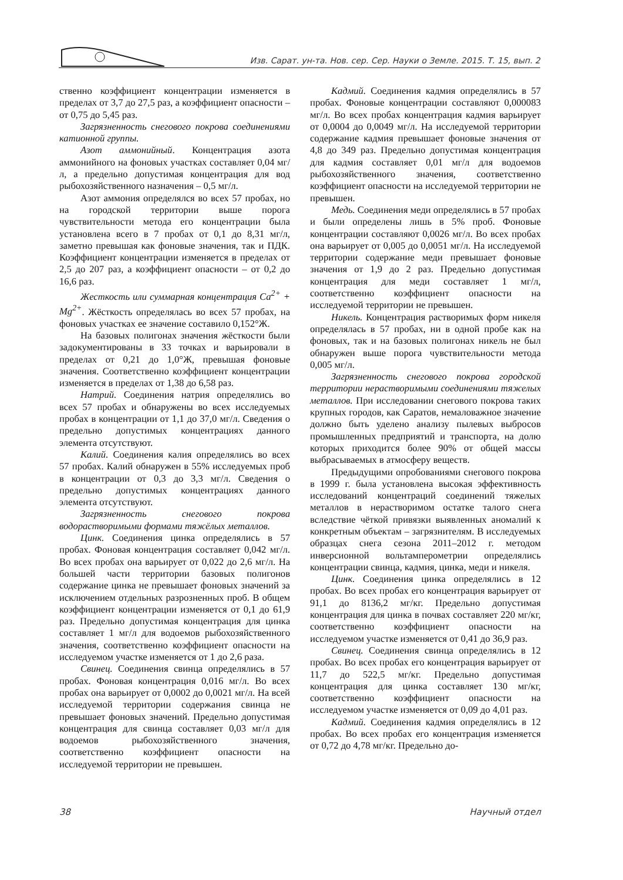Изв. Сарат. ун-та. Нов. сер. Сер. Науки о Земле. 2015. Т. 15, вып. 2
ственно коэффициент концентрации изменяется в пределах от 3,7 до 27,5 раз, а коэффициент опасности – от 0,75 до 5,45 раз.
Загрязненность снегового покрова соединениями катионной группы.
Азот аммонийный. Концентрация азота аммонийного на фоновых участках составляет 0,04 мг/л, а предельно допустимая концентрация для вод рыбохозяйственного назначения – 0,5 мг/л.
Азот аммония определялся во всех 57 пробах, но на городской территории выше порога чувствительности метода его концентрации была установлена всего в 7 пробах от 0,1 до 8,31 мг/л, заметно превышая как фоновые значения, так и ПДК. Коэффициент концентрации изменяется в пределах от 2,5 до 207 раз, а коэффициент опасности – от 0,2 до 16,6 раз.
Жесткость или суммарная концентрация Ca<sup>2+</sup> + Mg<sup>2+</sup>. Жёсткость определялась во всех 57 пробах, на фоновых участках ее значение составило 0,152°Ж.
На базовых полигонах значения жёсткости были задокументированы в 33 точках и варьировали в пределах от 0,21 до 1,0°Ж, превышая фоновые значения. Соответственно коэффициент концентрации изменяется в пределах от 1,38 до 6,58 раз.
Натрий. Соединения натрия определялись во всех 57 пробах и обнаружены во всех исследуемых пробах в концентрации от 1,1 до 37,0 мг/л. Сведения о предельно допустимых концентрациях данного элемента отсутствуют.
Калий. Соединения калия определялись во всех 57 пробах. Калий обнаружен в 55% исследуемых проб в концентрации от 0,3 до 3,3 мг/л. Сведения о предельно допустимых концентрациях данного элемента отсутствуют.
Загрязненность снегового покрова водорастворимыми формами тяжёлых металлов.
Цинк. Соединения цинка определялись в 57 пробах. Фоновая концентрация составляет 0,042 мг/л. Во всех пробах она варьирует от 0,022 до 2,6 мг/л. На большей части территории базовых полигонов содержание цинка не превышает фоновых значений за исключением отдельных разрозненных проб. В общем коэффициент концентрации изменяется от 0,1 до 61,9 раз. Предельно допустимая концентрация для цинка составляет 1 мг/л для водоемов рыбохозяйственного значения, соответственно коэффициент опасности на исследуемом участке изменяется от 1 до 2,6 раза.
Свинец. Соединения свинца определялись в 57 пробах. Фоновая концентрация 0,016 мг/л. Во всех пробах она варьирует от 0,0002 до 0,0021 мг/л. На всей исследуемой территории содержания свинца не превышает фоновых значений. Предельно допустимая концентрация для свинца составляет 0,03 мг/л для водоемов рыбохозяйственного значения, соответственно коэффициент опасности на исследуемой территории не превышен.
Кадмий. Соединения кадмия определялись в 57 пробах. Фоновые концентрации составляют 0,000083 мг/л. Во всех пробах концентрация кадмия варьирует от 0,0004 до 0,0049 мг/л. На исследуемой территории содержание кадмия превышает фоновые значения от 4,8 до 349 раз. Предельно допустимая концентрация для кадмия составляет 0,01 мг/л для водоемов рыбохозяйственного значения, соответственно коэффициент опасности на исследуемой территории не превышен.
Медь. Соединения меди определялись в 57 пробах и были определены лишь в 5% проб. Фоновые концентрации составляют 0,0026 мг/л. Во всех пробах она варьирует от 0,005 до 0,0051 мг/л. На исследуемой территории содержание меди превышает фоновые значения от 1,9 до 2 раз. Предельно допустимая концентрация для меди составляет 1 мг/л, соответственно коэффициент опасности на исследуемой территории не превышен.
Никель. Концентрация растворимых форм никеля определялась в 57 пробах, ни в одной пробе как на фоновых, так и на базовых полигонах никель не был обнаружен выше порога чувствительности метода 0,005 мг/л.
Загрязненность снегового покрова городской территории нерастворимыми соединениями тяжелых металлов. При исследовании снегового покрова таких крупных городов, как Саратов, немаловажное значение должно быть уделено анализу пылевых выбросов промышленных предприятий и транспорта, на долю которых приходится более 90% от общей массы выбрасываемых в атмосферу веществ.
Предыдущими опробованиями снегового покрова в 1999 г. была установлена высокая эффективность исследований концентраций соединений тяжелых металлов в нерастворимом остатке талого снега вследствие чёткой привязки выявленных аномалий к конкретным объектам – загрязнителям. В исследуемых образцах снега сезона 2011–2012 г. методом инверсионной вольтамперометрии определялись концентрации свинца, кадмия, цинка, меди и никеля.
Цинк. Соединения цинка определялись в 12 пробах. Во всех пробах его концентрация варьирует от 91,1 до 8136,2 мг/кг. Предельно допустимая концентрация для цинка в почвах составляет 220 мг/кг, соответственно коэффициент опасности на исследуемом участке изменяется от 0,41 до 36,9 раз.
Свинец. Соединения свинца определялись в 12 пробах. Во всех пробах его концентрация варьирует от 11,7 до 522,5 мг/кг. Предельно допустимая концентрация для цинка составляет 130 мг/кг, соответственно коэффициент опасности на исследуемом участке изменяется от 0,09 до 4,01 раз.
Кадмий. Соединения кадмия определялись в 12 пробах. Во всех пробах его концентрация изменяется от 0,72 до 4,78 мг/кг. Предельно до-
38 Научный отдел